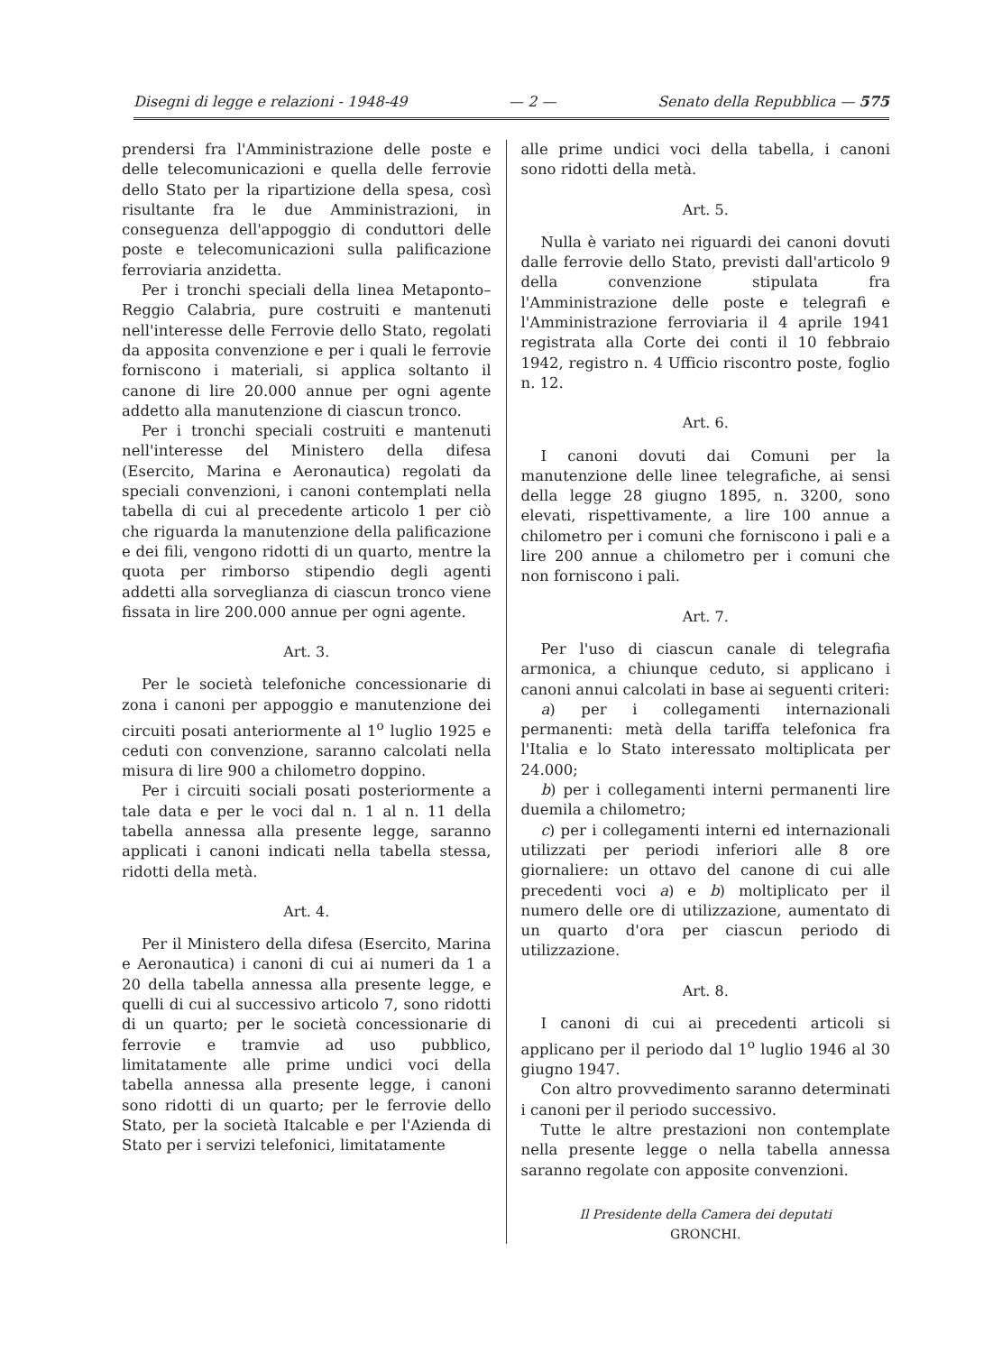Disegni di legge e relazioni - 1948-49 — 2 — Senato della Repubblica — 575
prendersi fra l'Amministrazione delle poste e delle telecomunicazioni e quella delle ferrovie dello Stato per la ripartizione della spesa, così risultante fra le due Amministrazioni, in conseguenza dell'appoggio di conduttori delle poste e telecomunicazioni sulla palificazione ferroviaria anzidetta.
Per i tronchi speciali della linea Metaponto–Reggio Calabria, pure costruiti e mantenuti nell'interesse delle Ferrovie dello Stato, regolati da apposita convenzione e per i quali le ferrovie forniscono i materiali, si applica soltanto il canone di lire 20.000 annue per ogni agente addetto alla manutenzione di ciascun tronco.
Per i tronchi speciali costruiti e mantenuti nell'interesse del Ministero della difesa (Esercito, Marina e Aeronautica) regolati da speciali convenzioni, i canoni contemplati nella tabella di cui al precedente articolo 1 per ciò che riguarda la manutenzione della palificazione e dei fili, vengono ridotti di un quarto, mentre la quota per rimborso stipendio degli agenti addetti alla sorveglianza di ciascun tronco viene fissata in lire 200.000 annue per ogni agente.
Art. 3.
Per le società telefoniche concessionarie di zona i canoni per appoggio e manutenzione dei circuiti posati anteriormente al 1<sup>o</sup> luglio 1925 e ceduti con convenzione, saranno calcolati nella misura di lire 900 a chilometro doppino.
Per i circuiti sociali posati posteriormente a tale data e per le voci dal n. 1 al n. 11 della tabella annessa alla presente legge, saranno applicati i canoni indicati nella tabella stessa, ridotti della metà.
Art. 4.
Per il Ministero della difesa (Esercito, Marina e Aeronautica) i canoni di cui ai numeri da 1 a 20 della tabella annessa alla presente legge, e quelli di cui al successivo articolo 7, sono ridotti di un quarto; per le società concessionarie di ferrovie e tramvie ad uso pubblico, limitatamente alle prime undici voci della tabella annessa alla presente legge, i canoni sono ridotti di un quarto; per le ferrovie dello Stato, per la società Italcable e per l'Azienda di Stato per i servizi telefonici, limitatamente
alle prime undici voci della tabella, i canoni sono ridotti della metà.
Art. 5.
Nulla è variato nei riguardi dei canoni dovuti dalle ferrovie dello Stato, previsti dall'articolo 9 della convenzione stipulata fra l'Amministrazione delle poste e telegrafi e l'Amministrazione ferroviaria il 4 aprile 1941 registrata alla Corte dei conti il 10 febbraio 1942, registro n. 4 Ufficio riscontro poste, foglio n. 12.
Art. 6.
I canoni dovuti dai Comuni per la manutenzione delle linee telegrafiche, ai sensi della legge 28 giugno 1895, n. 3200, sono elevati, rispettivamente, a lire 100 annue a chilometro per i comuni che forniscono i pali e a lire 200 annue a chilometro per i comuni che non forniscono i pali.
Art. 7.
Per l'uso di ciascun canale di telegrafia armonica, a chiunque ceduto, si applicano i canoni annui calcolati in base ai seguenti criteri:
a) per i collegamenti internazionali permanenti: metà della tariffa telefonica fra l'Italia e lo Stato interessato moltiplicata per 24.000;
b) per i collegamenti interni permanenti lire duemila a chilometro;
c) per i collegamenti interni ed internazionali utilizzati per periodi inferiori alle 8 ore giornaliere: un ottavo del canone di cui alle precedenti voci a) e b) moltiplicato per il numero delle ore di utilizzazione, aumentato di un quarto d'ora per ciascun periodo di utilizzazione.
Art. 8.
I canoni di cui ai precedenti articoli si applicano per il periodo dal 1<sup>o</sup> luglio 1946 al 30 giugno 1947.
Con altro provvedimento saranno determinati i canoni per il periodo successivo.
Tutte le altre prestazioni non contemplate nella presente legge o nella tabella annessa saranno regolate con apposite convenzioni.
Il Presidente della Camera dei deputati
GRONCHI.